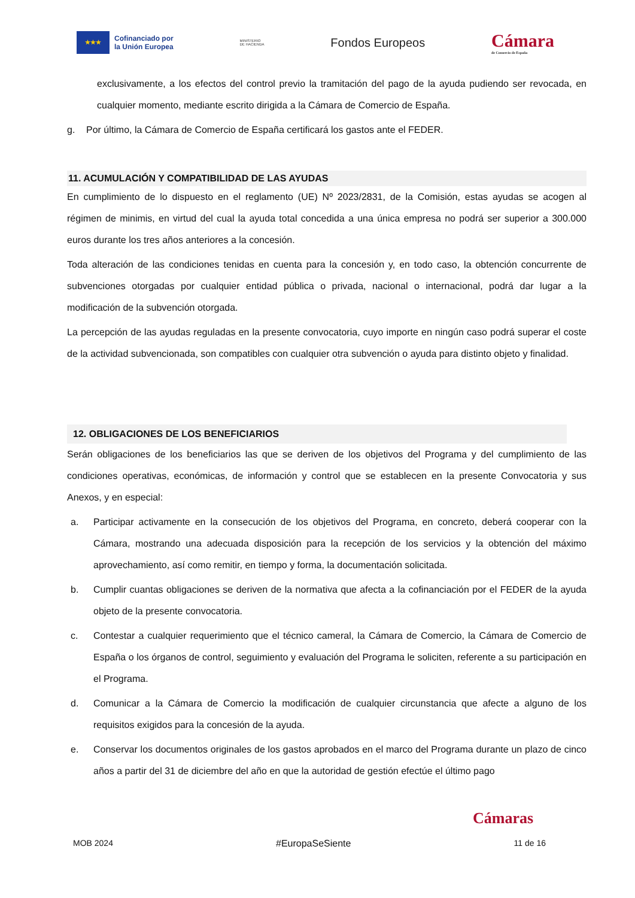★★★
Cofinanciado por
la Unión Europea
MINISTERIO
DE HACIENDA
Fondos Europeos
Cámara
de Comercio de España
exclusivamente, a los efectos del control previo la tramitación del pago de la ayuda pudiendo ser revocada, en cualquier momento, mediante escrito dirigida a la Cámara de Comercio de España.
g. Por último, la Cámara de Comercio de España certificará los gastos ante el FEDER.
11. ACUMULACIÓN Y COMPATIBILIDAD DE LAS AYUDAS
En cumplimiento de lo dispuesto en el reglamento (UE) Nº 2023/2831, de la Comisión, estas ayudas se acogen al régimen de minimis, en virtud del cual la ayuda total concedida a una única empresa no podrá ser superior a 300.000 euros durante los tres años anteriores a la concesión.
Toda alteración de las condiciones tenidas en cuenta para la concesión y, en todo caso, la obtención concurrente de subvenciones otorgadas por cualquier entidad pública o privada, nacional o internacional, podrá dar lugar a la modificación de la subvención otorgada.
La percepción de las ayudas reguladas en la presente convocatoria, cuyo importe en ningún caso podrá superar el coste de la actividad subvencionada, son compatibles con cualquier otra subvención o ayuda para distinto objeto y finalidad.
12. OBLIGACIONES DE LOS BENEFICIARIOS
Serán obligaciones de los beneficiarios las que se deriven de los objetivos del Programa y del cumplimiento de las condiciones operativas, económicas, de información y control que se establecen en la presente Convocatoria y sus Anexos, y en especial:
a. Participar activamente en la consecución de los objetivos del Programa, en concreto, deberá cooperar con la Cámara, mostrando una adecuada disposición para la recepción de los servicios y la obtención del máximo aprovechamiento, así como remitir, en tiempo y forma, la documentación solicitada.
b. Cumplir cuantas obligaciones se deriven de la normativa que afecta a la cofinanciación por el FEDER de la ayuda objeto de la presente convocatoria.
c. Contestar a cualquier requerimiento que el técnico cameral, la Cámara de Comercio, la Cámara de Comercio de España o los órganos de control, seguimiento y evaluación del Programa le soliciten, referente a su participación en el Programa.
d. Comunicar a la Cámara de Comercio la modificación de cualquier circunstancia que afecte a alguno de los requisitos exigidos para la concesión de la ayuda.
e. Conservar los documentos originales de los gastos aprobados en el marco del Programa durante un plazo de cinco años a partir del 31 de diciembre del año en que la autoridad de gestión efectúe el último pago
Cámaras
MOB 2024 #EuropaSeSiente 11 de 16